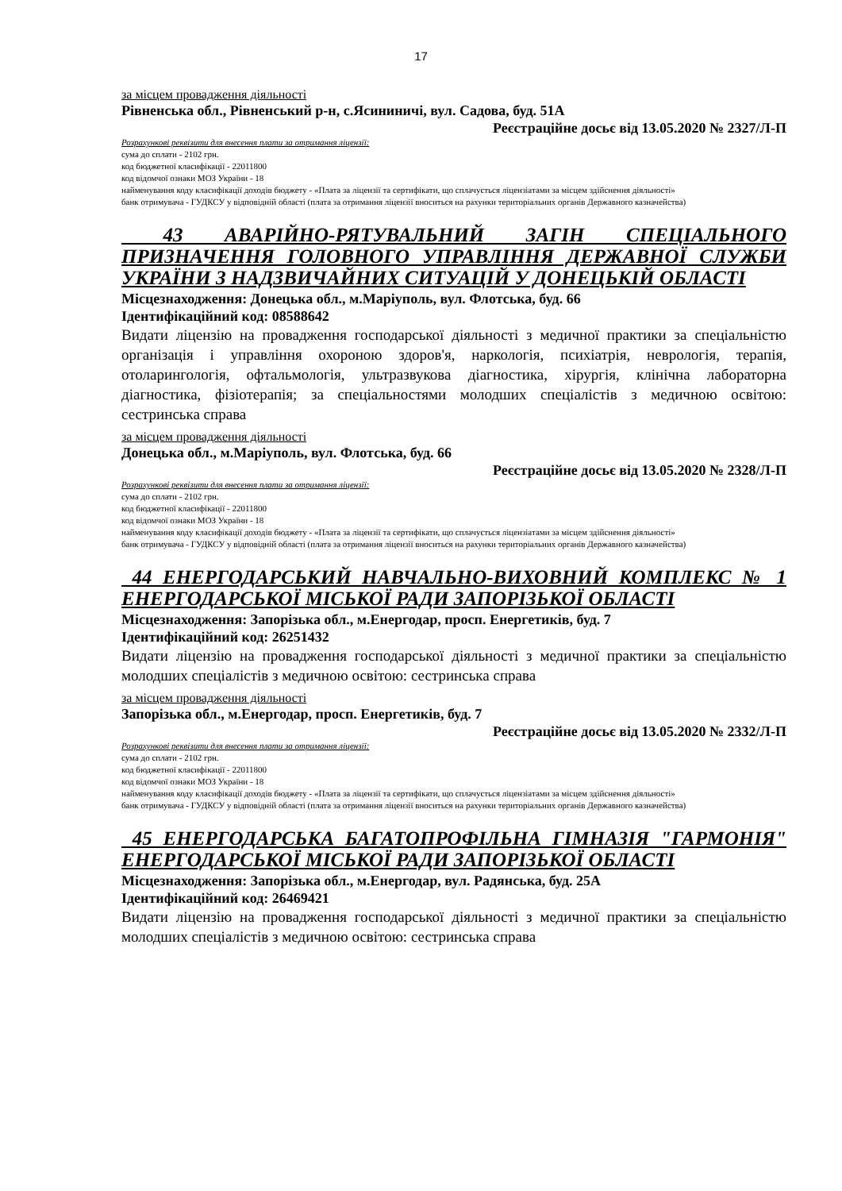17
за місцем провадження діяльності
Рівненська обл., Рівненський р-н, с.Ясининичі, вул. Садова, буд. 51А
Реєстраційне досьє від 13.05.2020 № 2327/Л-П
Розрахункові реквізити для внесення плати за отримання ліцензії:
сума до сплати - 2102 грн.
код бюджетної класифікації - 22011800
код відомчої ознаки МОЗ України - 18
найменування коду класифікації доходів бюджету - «Плата за ліцензії та сертифікати, що сплачується ліцензіатами за місцем здійснення діяльності»
банк отримувача - ГУДКСУ у відповідній області (плата за отримання ліцензії вноситься на рахунки територіальних органів Державного казначейства)
43 АВАРІЙНО-РЯТУВАЛЬНИЙ ЗАГІН СПЕЦІАЛЬНОГО ПРИЗНАЧЕННЯ ГОЛОВНОГО УПРАВЛІННЯ ДЕРЖАВНОЇ СЛУЖБИ УКРАЇНИ З НАДЗВИЧАЙНИХ СИТУАЦІЙ У ДОНЕЦЬКІЙ ОБЛАСТІ
Місцезнаходження: Донецька обл., м.Маріуполь, вул. Флотська, буд. 66
Ідентифікаційний код: 08588642
Видати ліцензію на провадження господарської діяльності з медичної практики за спеціальністю організація і управління охороною здоров'я, наркологія, психіатрія, неврологія, терапія, отоларингологія, офтальмологія, ультразвукова діагностика, хірургія, клінічна лабораторна діагностика, фізіотерапія; за спеціальностями молодших спеціалістів з медичною освітою: сестринська справа
за місцем провадження діяльності
Донецька обл., м.Маріуполь, вул. Флотська, буд. 66
Реєстраційне досьє від 13.05.2020 № 2328/Л-П
Розрахункові реквізити для внесення плати за отримання ліцензії:
сума до сплати - 2102 грн.
код бюджетної класифікації - 22011800
код відомчої ознаки МОЗ України - 18
найменування коду класифікації доходів бюджету - «Плата за ліцензії та сертифікати, що сплачується ліцензіатами за місцем здійснення діяльності»
банк отримувача - ГУДКСУ у відповідній області (плата за отримання ліцензії вноситься на рахунки територіальних органів Державного казначейства)
44 ЕНЕРГОДАРСЬКИЙ НАВЧАЛЬНО-ВИХОВНИЙ КОМПЛЕКС № 1 ЕНЕРГОДАРСЬКОЇ МІСЬКОЇ РАДИ ЗАПОРІЗЬКОЇ ОБЛАСТІ
Місцезнаходження: Запорізька обл., м.Енергодар, просп. Енергетиків, буд. 7
Ідентифікаційний код: 26251432
Видати ліцензію на провадження господарської діяльності з медичної практики за спеціальністю молодших спеціалістів з медичною освітою: сестринська справа
за місцем провадження діяльності
Запорізька обл., м.Енергодар, просп. Енергетиків, буд. 7
Реєстраційне досьє від 13.05.2020 № 2332/Л-П
Розрахункові реквізити для внесення плати за отримання ліцензії:
сума до сплати - 2102 грн.
код бюджетної класифікації - 22011800
код відомчої ознаки МОЗ України - 18
найменування коду класифікації доходів бюджету - «Плата за ліцензії та сертифікати, що сплачується ліцензіатами за місцем здійснення діяльності»
банк отримувача - ГУДКСУ у відповідній області (плата за отримання ліцензії вноситься на рахунки територіальних органів Державного казначейства)
45 ЕНЕРГОДАРСЬКА БАГАТОПРОФІЛЬНА ГІМНАЗІЯ "ГАРМОНІЯ" ЕНЕРГОДАРСЬКОЇ МІСЬКОЇ РАДИ ЗАПОРІЗЬКОЇ ОБЛАСТІ
Місцезнаходження: Запорізька обл., м.Енергодар, вул. Радянська, буд. 25А
Ідентифікаційний код: 26469421
Видати ліцензію на провадження господарської діяльності з медичної практики за спеціальністю молодших спеціалістів з медичною освітою: сестринська справа